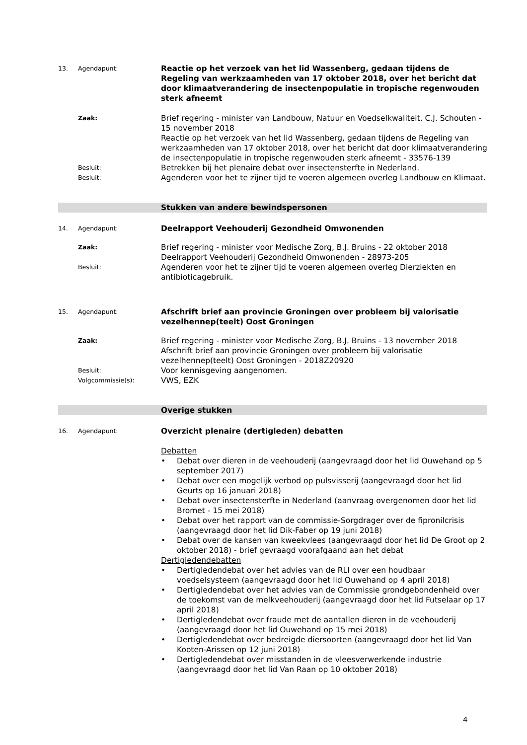13. Agendapunt:
Reactie op het verzoek van het lid Wassenberg, gedaan tijdens de Regeling van werkzaamheden van 17 oktober 2018, over het bericht dat door klimaatverandering de insectenpopulatie in tropische regenwouden sterk afneemt
Zaak:
Brief regering - minister van Landbouw, Natuur en Voedselkwaliteit, C.J. Schouten - 15 november 2018
Reactie op het verzoek van het lid Wassenberg, gedaan tijdens de Regeling van werkzaamheden van 17 oktober 2018, over het bericht dat door klimaatverandering de insectenpopulatie in tropische regenwouden sterk afneemt - 33576-139
Besluit:
Betrekken bij het plenaire debat over insectensterfte in Nederland.
Besluit:
Agenderen voor het te zijner tijd te voeren algemeen overleg Landbouw en Klimaat.
Stukken van andere bewindspersonen
14. Agendapunt:
Deelrapport Veehouderij Gezondheid Omwonenden
Zaak:
Brief regering - minister voor Medische Zorg, B.J. Bruins - 22 oktober 2018
Deelrapport Veehouderij Gezondheid Omwonenden - 28973-205
Besluit:
Agenderen voor het te zijner tijd te voeren algemeen overleg Dierziekten en antibioticagebruik.
15. Agendapunt:
Afschrift brief aan provincie Groningen over probleem bij valorisatie vezelhennep(teelt) Oost Groningen
Zaak:
Brief regering - minister voor Medische Zorg, B.J. Bruins - 13 november 2018
Afschrift brief aan provincie Groningen over probleem bij valorisatie vezelhennep(teelt) Oost Groningen - 2018Z20920
Besluit:
Voor kennisgeving aangenomen.
Volgcommissie(s):
VWS, EZK
Overige stukken
16. Agendapunt:
Overzicht plenaire (dertigleden) debatten
Debatten
• Debat over dieren in de veehouderij (aangevraagd door het lid Ouwehand op 5 september 2017)
• Debat over een mogelijk verbod op pulsvisserij (aangevraagd door het lid Geurts op 16 januari 2018)
• Debat over insectensterfte in Nederland (aanvraag overgenomen door het lid Bromet - 15 mei 2018)
• Debat over het rapport van de commissie-Sorgdrager over de fipronilcrisis (aangevraagd door het lid Dik-Faber op 19 juni 2018)
• Debat over de kansen van kweekvlees (aangevraagd door het lid De Groot op 2 oktober 2018) - brief gevraagd voorafgaand aan het debat
Dertigledendebatten
• Dertigledendebat over het advies van de RLI over een houdbaar voedselsysteem (aangevraagd door het lid Ouwehand op 4 april 2018)
• Dertigledendebat over het advies van de Commissie grondgebondenheid over de toekomst van de melkveehouderij (aangevraagd door het lid Futselaar op 17 april 2018)
• Dertigledendebat over fraude met de aantallen dieren in de veehouderij (aangevraagd door het lid Ouwehand op 15 mei 2018)
• Dertigledendebat over bedreigde diersoorten (aangevraagd door het lid Van Kooten-Arissen op 12 juni 2018)
• Dertigledendebat over misstanden in de vleesverwerkende industrie (aangevraagd door het lid Van Raan op 10 oktober 2018)
4